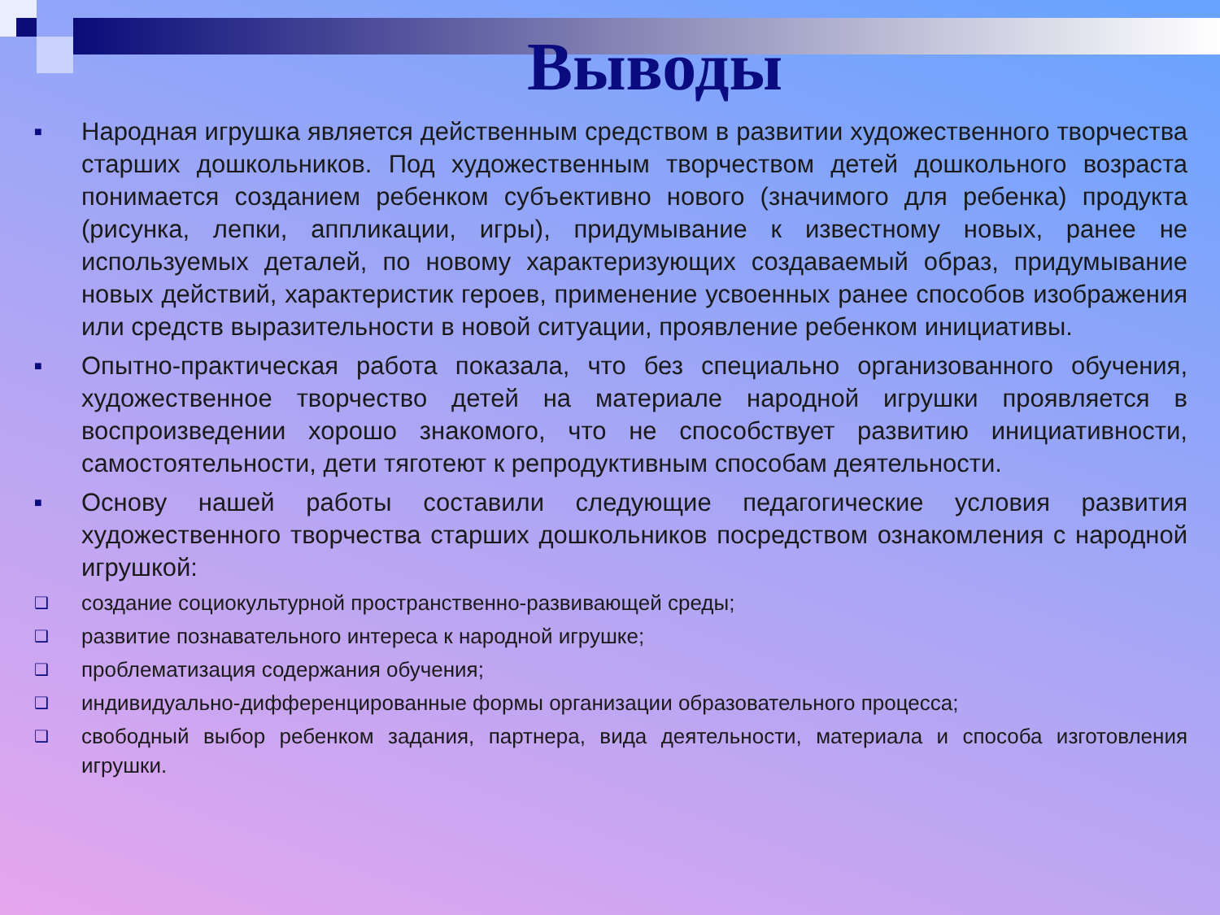Выводы
■ Народная игрушка является действенным средством в развитии художественного творчества старших дошкольников. Под художественным творчеством детей дошкольного возраста понимается созданием ребенком субъективно нового (значимого для ребенка) продукта (рисунка, лепки, аппликации, игры), придумывание к известному новых, ранее не используемых деталей, по новому характеризующих создаваемый образ, придумывание новых действий, характеристик героев, применение усвоенных ранее способов изображения или средств выразительности в новой ситуации, проявление ребенком инициативы.
■ Опытно-практическая работа показала, что без специально организованного обучения, художественное творчество детей на материале народной игрушки проявляется в воспроизведении хорошо знакомого, что не способствует развитию инициативности, самостоятельности, дети тяготеют к репродуктивным способам деятельности.
■ Основу нашей работы составили следующие педагогические условия развития художественного творчества старших дошкольников посредством ознакомления с народной игрушкой:
❑ создание социокультурной пространственно-развивающей среды;
❑ развитие познавательного интереса к народной игрушке;
❑ проблематизация содержания обучения;
❑ индивидуально-дифференцированные формы организации образовательного процесса;
❑ свободный выбор ребенком задания, партнера, вида деятельности, материала и способа изготовления игрушки.